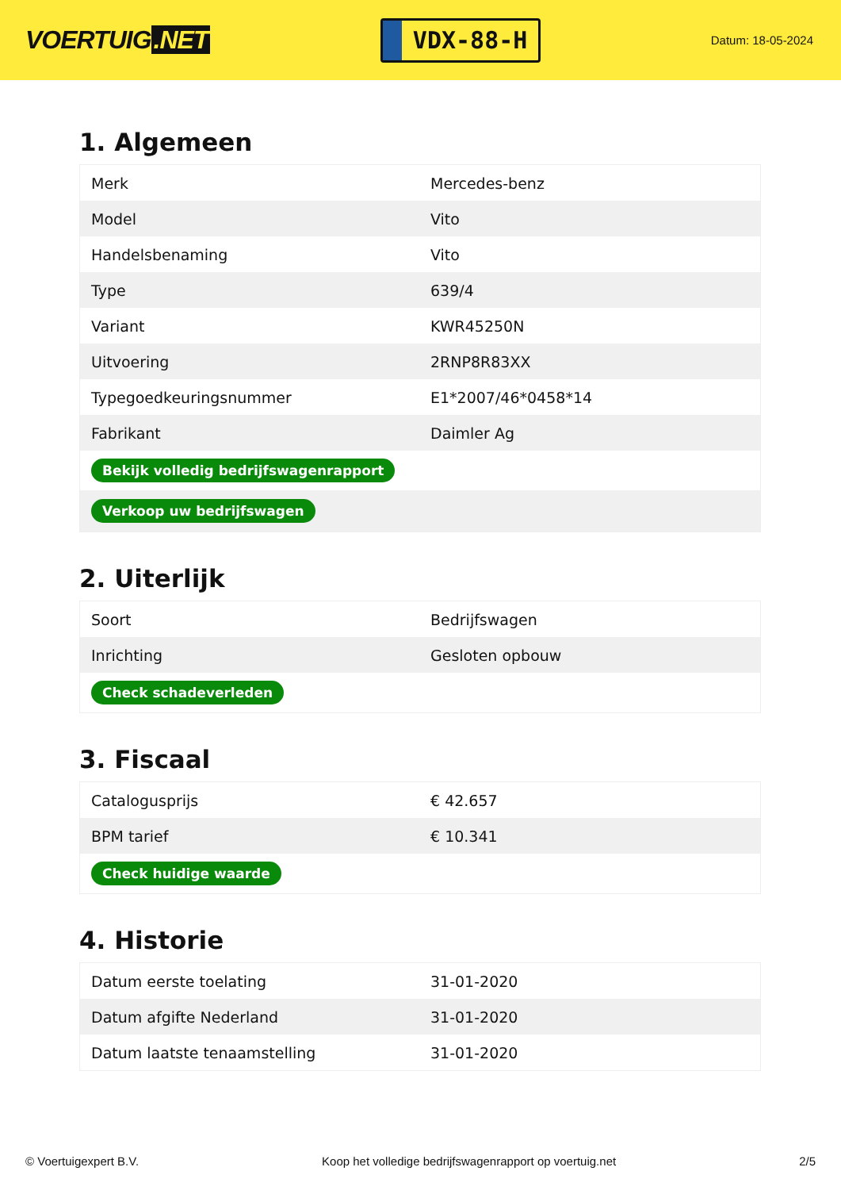VOERTUIG.NET
VDX-88-H
Datum: 18-05-2024
1. Algemeen
| Merk | Mercedes-benz |
| Model | Vito |
| Handelsbenaming | Vito |
| Type | 639/4 |
| Variant | KWR45250N |
| Uitvoering | 2RNP8R83XX |
| Typegoedkeuringsnummer | E1*2007/46*0458*14 |
| Fabrikant | Daimler Ag |
| Bekijk volledig bedrijfswagenrapport | |
| Verkoop uw bedrijfswagen | |
2. Uiterlijk
| Soort | Bedrijfswagen |
| Inrichting | Gesloten opbouw |
| Check schadeverleden | |
3. Fiscaal
| Catalogusprijs | € 42.657 |
| BPM tarief | € 10.341 |
| Check huidige waarde | |
4. Historie
| Datum eerste toelating | 31-01-2020 |
| Datum afgifte Nederland | 31-01-2020 |
| Datum laatste tenaamstelling | 31-01-2020 |
© Voertuigexpert B.V. Koop het volledige bedrijfswagenrapport op voertuig.net 2/5